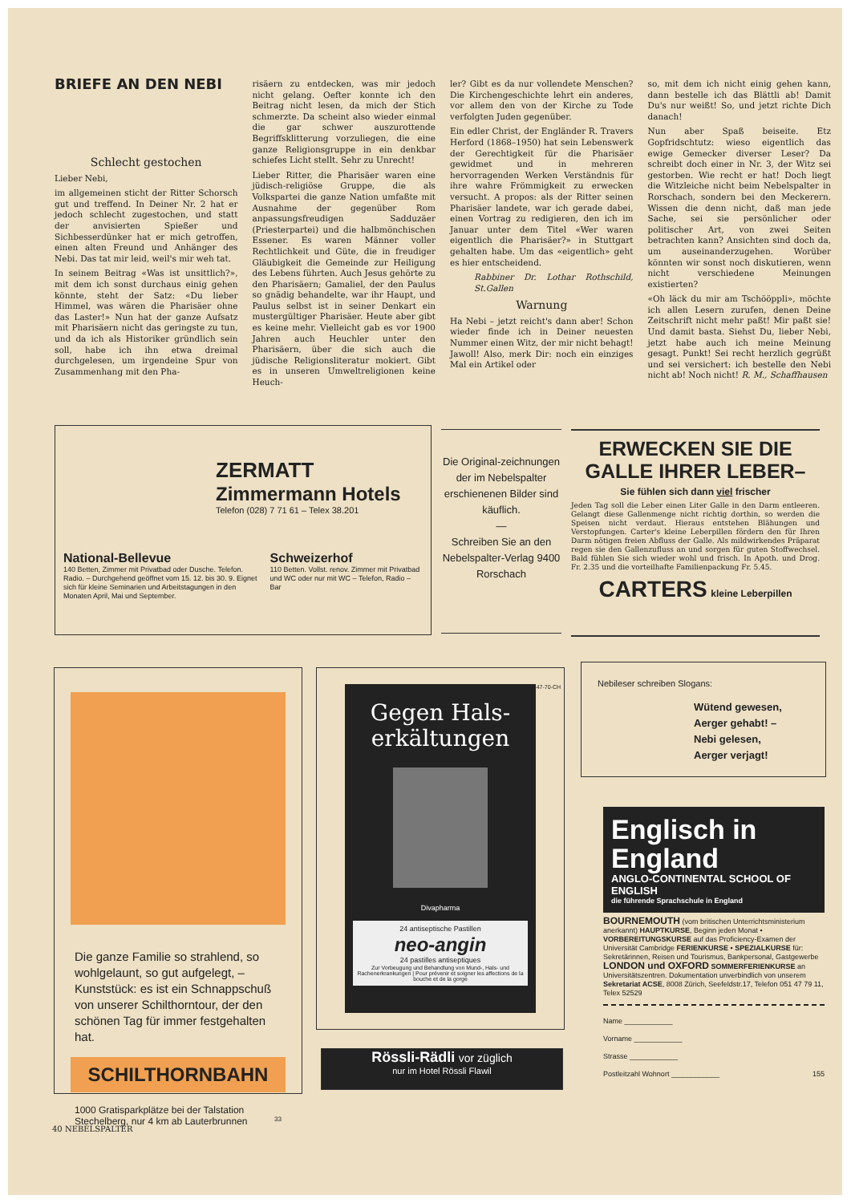BRIEFE AN DEN NEBI
Schlecht gestochen
Lieber Nebi,
im allgemeinen sticht der Ritter Schorsch gut und treffend. In Deiner Nr. 2 hat er jedoch schlecht zugestochen, und statt der anvisierten Spießer und Sichbesserdünker hat er mich getroffen, einen alten Freund und Anhänger des Nebi. Das tat mir leid, weil's mir weh tat.
In seinem Beitrag «Was ist unsittlich?», mit dem ich sonst durchaus einig gehen könnte, steht der Satz: «Du lieber Himmel, was wären die Pharisäer ohne das Laster!» Nun hat der ganze Aufsatz mit Pharisäern nicht das geringste zu tun, und da ich als Historiker gründlich sein soll, habe ich ihn etwa dreimal durchgelesen, um irgendeine Spur von Zusammenhang mit den Pha-
risäern zu entdecken, was mir jedoch nicht gelang. Oefter konnte ich den Beitrag nicht lesen, da mich der Stich schmerzte. Da scheint also wieder einmal die gar schwer auszurottende Begriffsklitterung vorzuliegen, die eine ganze Religionsgruppe in ein denkbar schiefes Licht stellt. Sehr zu Unrecht!
Lieber Ritter, die Pharisäer waren eine jüdisch-religiöse Gruppe, die als Volkspartei die ganze Nation umfaßte mit Ausnahme der gegenüber Rom anpassungsfreudigen Sadduzäer (Priesterpartei) und die halbmönchischen Essener. Es waren Männer voller Rechtlichkeit und Güte, die in freudiger Gläubigkeit die Gemeinde zur Heiligung des Lebens führten. Auch Jesus gehörte zu den Pharisäern; Gamaliel, der den Paulus so gnädig behandelte, war ihr Haupt, und Paulus selbst ist in seiner Denkart ein mustergültiger Pharisäer. Heute aber gibt es keine mehr. Vielleicht gab es vor 1900 Jahren auch Heuchler unter den Pharisäern, über die sich auch die jüdische Religionsliteratur mokiert. Gibt es in unseren Umweltreligionen keine Heuch-
ler? Gibt es da nur vollendete Menschen? Die Kirchengeschichte lehrt ein anderes, vor allem den von der Kirche zu Tode verfolgten Juden gegenüber.
Ein edler Christ, der Engländer R. Travers Herford (1868–1950) hat sein Lebenswerk der Gerechtigkeit für die Pharisäer gewidmet und in mehreren hervorragenden Werken Verständnis für ihre wahre Frömmigkeit zu erwecken versucht. A propos: als der Ritter seinen Pharisäer landete, war ich gerade dabei, einen Vortrag zu redigieren, den ich im Januar unter dem Titel «Wer waren eigentlich die Pharisäer?» in Stuttgart gehalten habe. Um das «eigentlich» geht es hier entscheidend.
Rabbiner Dr. Lothar Rothschild, St.Gallen
Warnung
Ha Nebi – jetzt reicht's dann aber! Schon wieder finde ich in Deiner neuesten Nummer einen Witz, der mir nicht behagt! Jawoll! Also, merk Dir: noch ein einziges Mal ein Artikel oder
so, mit dem ich nicht einig gehen kann, dann bestelle ich das Blättli ab! Damit Du's nur weißt! So, und jetzt richte Dich danach!
Nun aber Spaß beiseite. Etz Gopfridschtutz: wieso eigentlich das ewige Gemecker diverser Leser? Da schreibt doch einer in Nr. 3, der Witz sei gestorben. Wie recht er hat! Doch liegt die Witzleiche nicht beim Nebelspalter in Rorschach, sondern bei den Meckerern. Wissen die denn nicht, daß man jede Sache, sei sie persönlicher oder politischer Art, von zwei Seiten betrachten kann? Ansichten sind doch da, um auseinanderzugehen. Worüber könnten wir sonst noch diskutieren, wenn nicht verschiedene Meinungen existierten?
«Oh läck du mir am Tschööppli», möchte ich allen Lesern zurufen, denen Deine Zeitschrift nicht mehr paßt! Mir paßt sie! Und damit basta. Siehst Du, lieber Nebi, jetzt habe auch ich meine Meinung gesagt. Punkt! Sei recht herzlich gegrüßt und sei versichert: ich bestelle den Nebi nicht ab! Noch nicht! R. M., Schaffhausen
ZERMATT
Zimmermann Hotels
Telefon (028) 7 71 61 – Telex 38.201
National-Bellevue
140 Betten, Zimmer mit Privatbad oder Dusche. Telefon. Radio. – Durchgehend geöffnet vom 15. 12. bis 30. 9. Eignet sich für kleine Seminarien und Arbeitstagungen in den Monaten April, Mai und September.
Schweizerhof
110 Betten. Vollst. renov. Zimmer mit Privatbad und WC oder nur mit WC – Telefon, Radio – Bar
Die Original-zeichnungen der im Nebelspalter erschienenen Bilder sind käuflich.
—
Schreiben Sie an den Nebelspalter-Verlag 9400 Rorschach
ERWECKEN SIE DIE GALLE IHRER LEBER–
Sie fühlen sich dann viel frischer
Jeden Tag soll die Leber einen Liter Galle in den Darm entleeren. Gelangt diese Gallenmenge nicht richtig dorthin, so werden die Speisen nicht verdaut. Hieraus entstehen Blähungen und Verstopfungen. Carter's kleine Leberpillen fördern den für Ihren Darm nötigen freien Abfluss der Galle. Als mildwirkendes Präparat regen sie den Gallenzufluss an und sorgen für guten Stoffwechsel. Bald fühlen Sie sich wieder wohl und frisch. In Apoth. und Drog. Fr. 2.35 und die vorteilhafte Familienpackung Fr. 5.45.
CARTERS kleine Leberpillen
Die ganze Familie so strahlend, so wohlgelaunt, so gut aufgelegt, – Kunststück: es ist ein Schnappschuß von unserer Schilthorntour, der den schönen Tag für immer festgehalten hat.
SCHILTHORNBAHN
1000 Gratisparkplätze bei der Talstation Stechelberg, nur 4 km ab Lauterbrunnen 33
Gegen Hals-erkältungen
Divapharma
24 antiseptische Pastillen
neo-angin
24 pastilles antiseptiques
Zur Vorbeugung und Behandlung von Mund-, Hals- und Rachenerkrankungen | Pour prévenir et soigner les affections de la bouche et de la gorge
Na-47-70-CH
Rössli-Rädli vor züglich
nur im Hotel Rössli Flawil
Nebileser schreiben Slogans:
Wütend gewesen,
Aerger gehabt! –
Nebi gelesen,
Aerger verjagt!
Englisch in England
ANGLO-CONTINENTAL SCHOOL OF ENGLISH
die führende Sprachschule in England
BOURNEMOUTH (vom britischen Unterrichtsministerium anerkannt) HAUPTKURSE, Beginn jeden Monat • VORBEREITUNGSKURSE auf das Proficiency-Examen der Universität Cambridge FERIENKURSE • SPEZIALKURSE für: Sekretärinnen, Reisen und Tourismus, Bankpersonal, Gastgewerbe LONDON und OXFORD SOMMERFERIENKURSE an Universitätszentren. Dokumentation unverbindlich von unserem Sekretariat ACSE, 8008 Zürich, Seefeldstr.17, Telefon 051 47 79 11, Telex 52529
Name ____________
Vorname ____________
Strasse ____________
Postleitzahl Wohnort ____________ 155
40 NEBELSPALTER